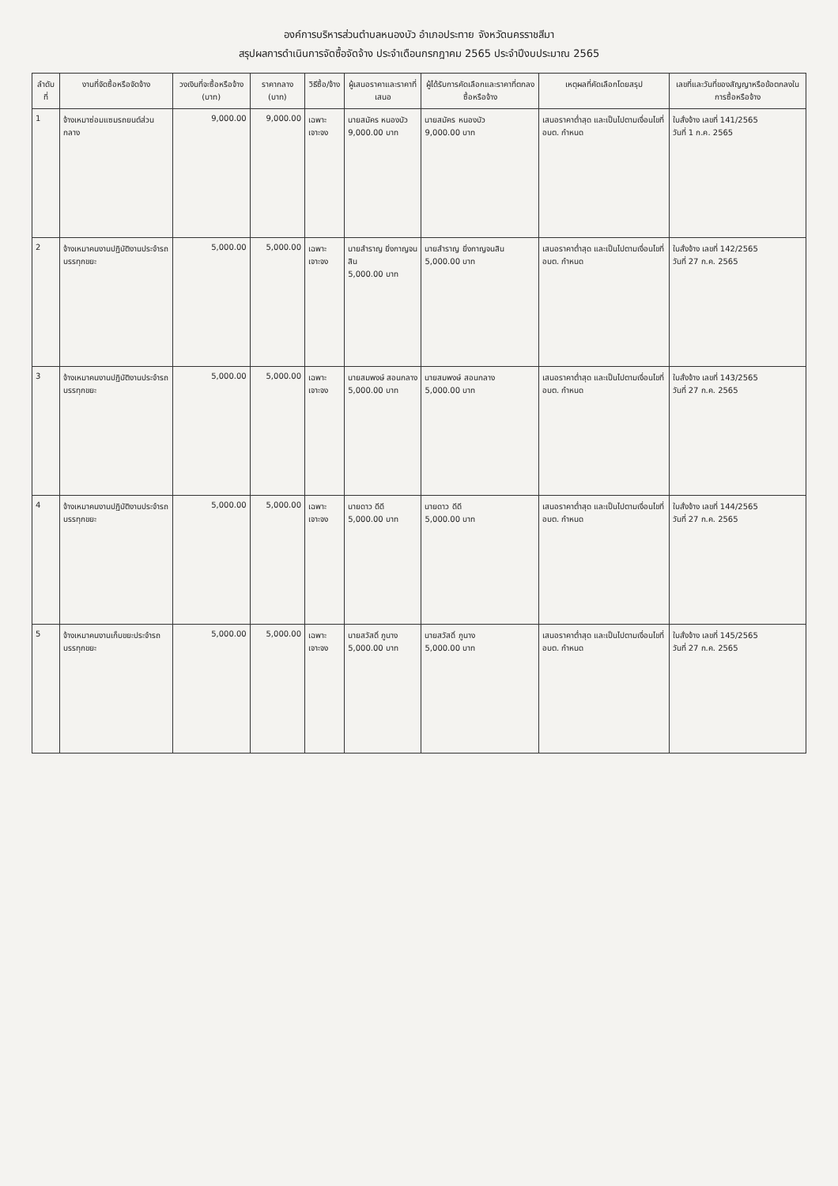องค์การบริหารส่วนตำบลหนองบัว อำเภอประทาย จังหวัดนครราชสีมา
สรุปผลการดำเนินการจัดซื้อจัดจ้าง ประจำเดือนกรกฎาคม 2565 ประจำปีงบประมาณ 2565
| ลำดับที่ | งานที่จัดซื้อหรือจัดจ้าง | วงเงินที่จะซื้อหรือจ้าง (บาท) | ราคากลาง (บาท) | วิธีซื้อ/จ้าง | ผู้เสนอราคาและราคาที่เสนอ | ผู้ได้รับการคัดเลือกและราคาที่ตกลงซื้อหรือจ้าง | เหตุผลที่คัดเลือกโดยสรุป | เลขที่และวันที่ของสัญญาหรือข้อตกลงในการซื้อหรือจ้าง |
| --- | --- | --- | --- | --- | --- | --- | --- | --- |
| 1 | จ้างเหมาซ่อมแซมรถยนต์ส่วนกลาง | 9,000.00 | 9,000.00 | เฉพาะเจาะจง | นายสมัคร หนองบัว 9,000.00 บาท | นายสมัคร หนองบัว 9,000.00 บาท | เสนอราคาต่ำสุด และเป็นไปตามเงื่อนไขที่ อบต. กำหนด | ใบสั่งจ้าง เลขที่ 141/2565 วันที่ 1 ก.ค. 2565 |
| 2 | จ้างเหมาคนงานปฏิบัติงานประจำรถบรรทุกขยะ | 5,000.00 | 5,000.00 | เฉพาะเจาะจง | นายสำราญ ยิ่งกาญจนสิน 5,000.00 บาท | นายสำราญ ยิ่งกาญจนสิน 5,000.00 บาท | เสนอราคาต่ำสุด และเป็นไปตามเงื่อนไขที่ อบต. กำหนด | ใบสั่งจ้าง เลขที่ 142/2565 วันที่ 27 ก.ค. 2565 |
| 3 | จ้างเหมาคนงานปฏิบัติงานประจำรถบรรทุกขยะ | 5,000.00 | 5,000.00 | เฉพาะเจาะจง | นายสมพงษ์ สอนกลาง 5,000.00 บาท | นายสมพงษ์ สอนกลาง 5,000.00 บาท | เสนอราคาต่ำสุด และเป็นไปตามเงื่อนไขที่ อบต. กำหนด | ใบสั่งจ้าง เลขที่ 143/2565 วันที่ 27 ก.ค. 2565 |
| 4 | จ้างเหมาคนงานปฏิบัติงานประจำรถบรรทุกขยะ | 5,000.00 | 5,000.00 | เฉพาะเจาะจง | นายดาว ดีดี 5,000.00 บาท | นายดาว ดีดี 5,000.00 บาท | เสนอราคาต่ำสุด และเป็นไปตามเงื่อนไขที่ อบต. กำหนด | ใบสั่งจ้าง เลขที่ 144/2565 วันที่ 27 ก.ค. 2565 |
| 5 | จ้างเหมาคนงานเก็บขยะประจำรถบรรทุกขยะ | 5,000.00 | 5,000.00 | เฉพาะเจาะจง | นายสวัสดิ์ ภูนาง 5,000.00 บาท | นายสวัสดิ์ ภูนาง 5,000.00 บาท | เสนอราคาต่ำสุด และเป็นไปตามเงื่อนไขที่ อบต. กำหนด | ใบสั่งจ้าง เลขที่ 145/2565 วันที่ 27 ก.ค. 2565 |